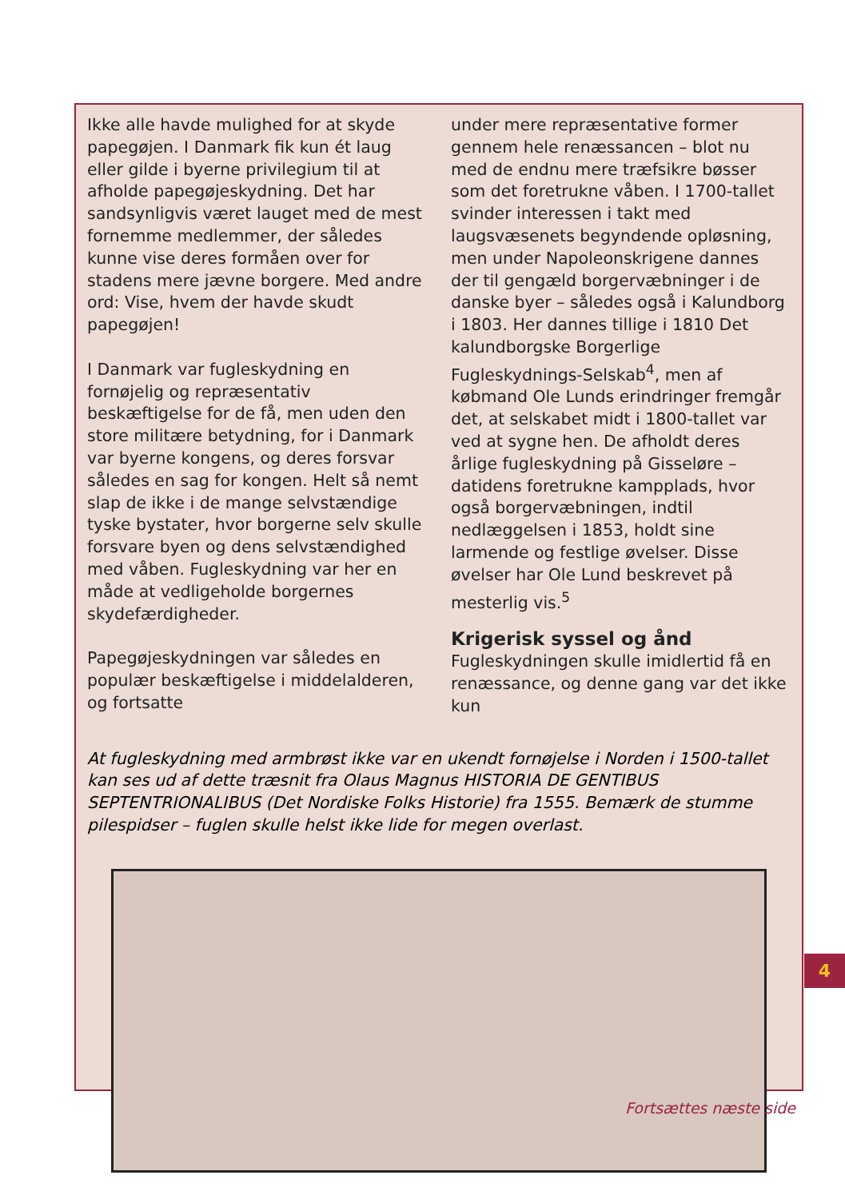Ikke alle havde mulighed for at skyde papegøjen. I Danmark fik kun ét laug eller gilde i byerne privilegium til at afholde papegøjeskydning. Det har sandsynligvis været lauget med de mest fornemme medlemmer, der således kunne vise deres formåen over for stadens mere jævne borgere. Med andre ord: Vise, hvem der havde skudt papegøjen!
I Danmark var fugleskydning en fornøjelig og repræsentativ beskæftigelse for de få, men uden den store militære betydning, for i Danmark var byerne kongens, og deres forsvar således en sag for kongen. Helt så nemt slap de ikke i de mange selvstændige tyske bystater, hvor borgerne selv skulle forsvare byen og dens selvstændighed med våben. Fugleskydning var her en måde at vedligeholde borgernes skydefærdigheder.
Papegøjeskydningen var således en populær beskæftigelse i middelalderen, og fortsatte
under mere repræsentative former gennem hele renæssancen – blot nu med de endnu mere træfsikre bøsser som det foretrukne våben. I 1700-tallet svinder interessen i takt med laugsvæsenets begyndende opløsning, men under Napoleonskrigene dannes der til gengæld borgervæbninger i de danske byer – således også i Kalundborg i 1803. Her dannes tillige i 1810 Det kalundborgske Borgerlige Fugleskydnings-Selskab<sup>4</sup>, men af købmand Ole Lunds erindringer fremgår det, at selskabet midt i 1800-tallet var ved at sygne hen. De afholdt deres årlige fugleskydning på Gisseløre – datidens foretrukne kampplads, hvor også borgervæbningen, indtil nedlæggelsen i 1853, holdt sine larmende og festlige øvelser. Disse øvelser har Ole Lund beskrevet på mesterlig vis.<sup>5</sup>
Krigerisk syssel og ånd
Fugleskydningen skulle imidlertid få en renæssance, og denne gang var det ikke kun
At fugleskydning med armbrøst ikke var en ukendt fornøjelse i Norden i 1500-tallet kan ses ud af dette træsnit fra Olaus Magnus HISTORIA DE GENTIBUS SEPTENTRIONALIBUS (Det Nordiske Folks Historie) fra 1555. Bemærk de stumme pilespidser – fuglen skulle helst ikke lide for megen overlast.
4
Fortsættes næste side